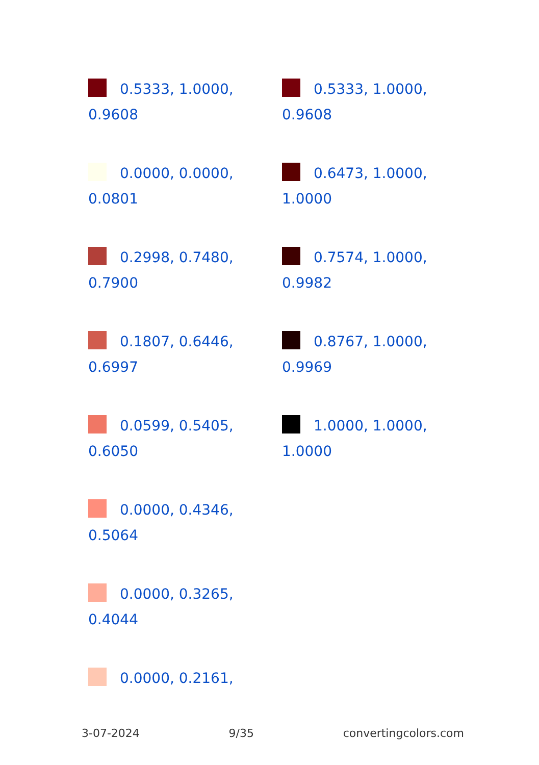0.5333, 1.0000, 0.9608
0.0000, 0.0000, 0.0801
0.2998, 0.7480, 0.7900
0.1807, 0.6446, 0.6997
0.0599, 0.5405, 0.6050
0.0000, 0.4346, 0.5064
0.0000, 0.3265, 0.4044
0.0000, 0.2161,
0.5333, 1.0000, 0.9608
0.6473, 1.0000, 1.0000
0.7574, 1.0000, 0.9982
0.8767, 1.0000, 0.9969
1.0000, 1.0000, 1.0000
3-07-2024 9/35 convertingcolors.com